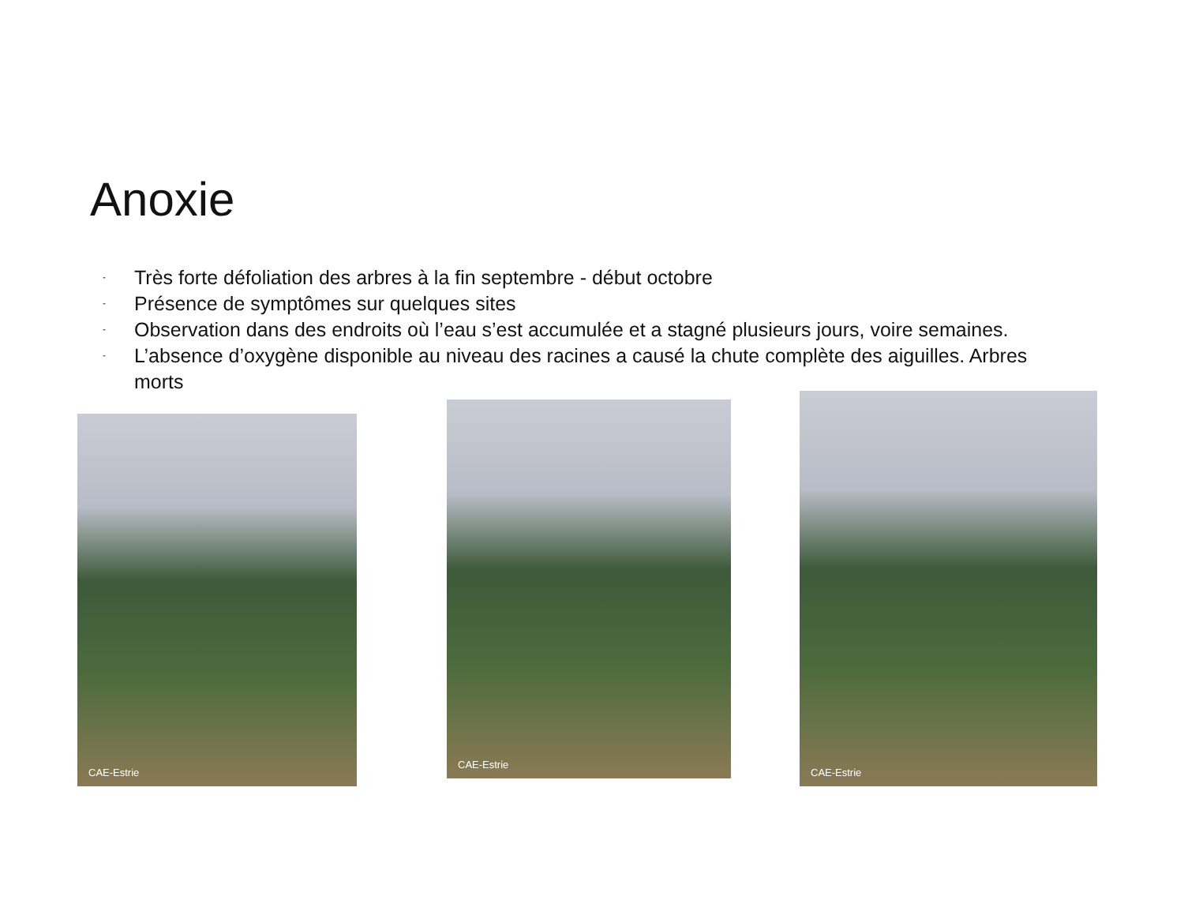Anoxie
- Très forte défoliation des arbres à la fin septembre - début octobre
- Présence de symptômes sur quelques sites
- Observation dans des endroits où l’eau s’est accumulée et a stagné plusieurs jours, voire semaines.
- L’absence d’oxygène disponible au niveau des racines a causé la chute complète des aiguilles. Arbres morts
CAE-Estrie
CAE-Estrie
CAE-Estrie